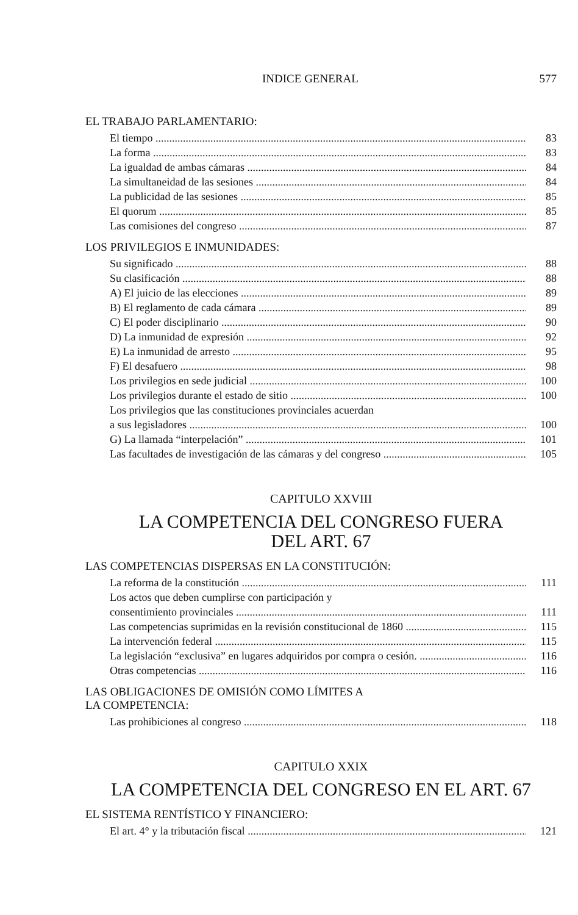INDICE GENERAL 577
EL TRABAJO PARLAMENTARIO:
El tiempo 83
La forma 83
La igualdad de ambas cámaras 84
La simultaneidad de las sesiones 84
La publicidad de las sesiones 85
El quorum 85
Las comisiones del congreso 87
LOS PRIVILEGIOS E INMUNIDADES:
Su significado 88
Su clasificación 88
A) El juicio de las elecciones 89
B) El reglamento de cada cámara 89
C) El poder disciplinario 90
D) La inmunidad de expresión 92
E) La inmunidad de arresto 95
F) El desafuero 98
Los privilegios en sede judicial 100
Los privilegios durante el estado de sitio 100
Los privilegios que las constituciones provinciales acuerdan
a sus legisladores 100
G) La llamada “interpelación” 101
Las facultades de investigación de las cámaras y del congreso 105
CAPITULO XXVIII
LA COMPETENCIA DEL CONGRESO FUERA
DEL ART. 67
LAS COMPETENCIAS DISPERSAS EN LA CONSTITUCIÓN:
La reforma de la constitución 111
Los actos que deben cumplirse con participación y
consentimiento provinciales 111
Las competencias suprimidas en la revisión constitucional de 1860 115
La intervención federal 115
La legislación “exclusiva” en lugares adquiridos por compra o cesión. 116
Otras competencias 116
LAS OBLIGACIONES DE OMISIÓN COMO LÍMITES A
LA COMPETENCIA:
Las prohibiciones al congreso 118
CAPITULO XXIX
LA COMPETENCIA DEL CONGRESO EN EL ART. 67
EL SISTEMA RENTÍSTICO Y FINANCIERO:
El art. 4° y la tributación fiscal 121